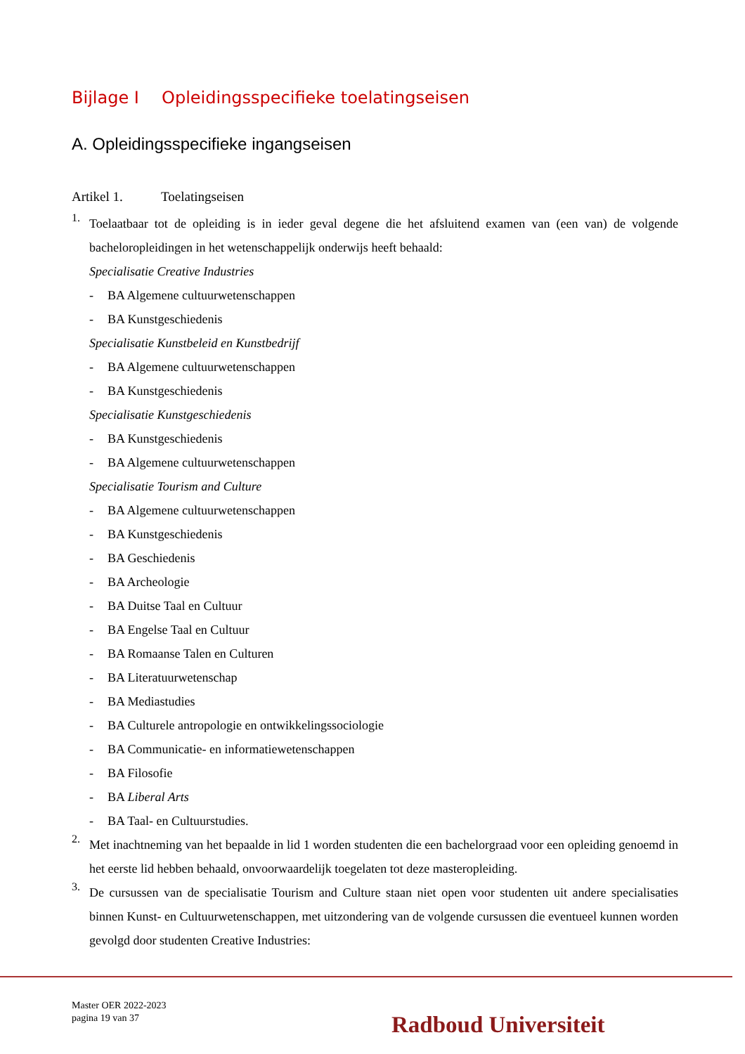Bijlage I Opleidingsspecifieke toelatingseisen
A. Opleidingsspecifieke ingangseisen
Artikel 1. Toelatingseisen
1.
Toelaatbaar tot de opleiding is in ieder geval degene die het afsluitend examen van (een van) de volgende bacheloropleidingen in het wetenschappelijk onderwijs heeft behaald:
Specialisatie Creative Industries
- BA Algemene cultuurwetenschappen
- BA Kunstgeschiedenis
Specialisatie Kunstbeleid en Kunstbedrijf
- BA Algemene cultuurwetenschappen
- BA Kunstgeschiedenis
Specialisatie Kunstgeschiedenis
- BA Kunstgeschiedenis
- BA Algemene cultuurwetenschappen
Specialisatie Tourism and Culture
- BA Algemene cultuurwetenschappen
- BA Kunstgeschiedenis
- BA Geschiedenis
- BA Archeologie
- BA Duitse Taal en Cultuur
- BA Engelse Taal en Cultuur
- BA Romaanse Talen en Culturen
- BA Literatuurwetenschap
- BA Mediastudies
- BA Culturele antropologie en ontwikkelingssociologie
- BA Communicatie- en informatiewetenschappen
- BA Filosofie
- BA Liberal Arts
- BA Taal- en Cultuurstudies.
2.
Met inachtneming van het bepaalde in lid 1 worden studenten die een bachelorgraad voor een opleiding genoemd in het eerste lid hebben behaald, onvoorwaardelijk toegelaten tot deze masteropleiding.
3.
De cursussen van de specialisatie Tourism and Culture staan niet open voor studenten uit andere specialisaties binnen Kunst- en Cultuurwetenschappen, met uitzondering van de volgende cursussen die eventueel kunnen worden gevolgd door studenten Creative Industries:
Master OER 2022-2023
pagina 19 van 37
Radboud Universiteit